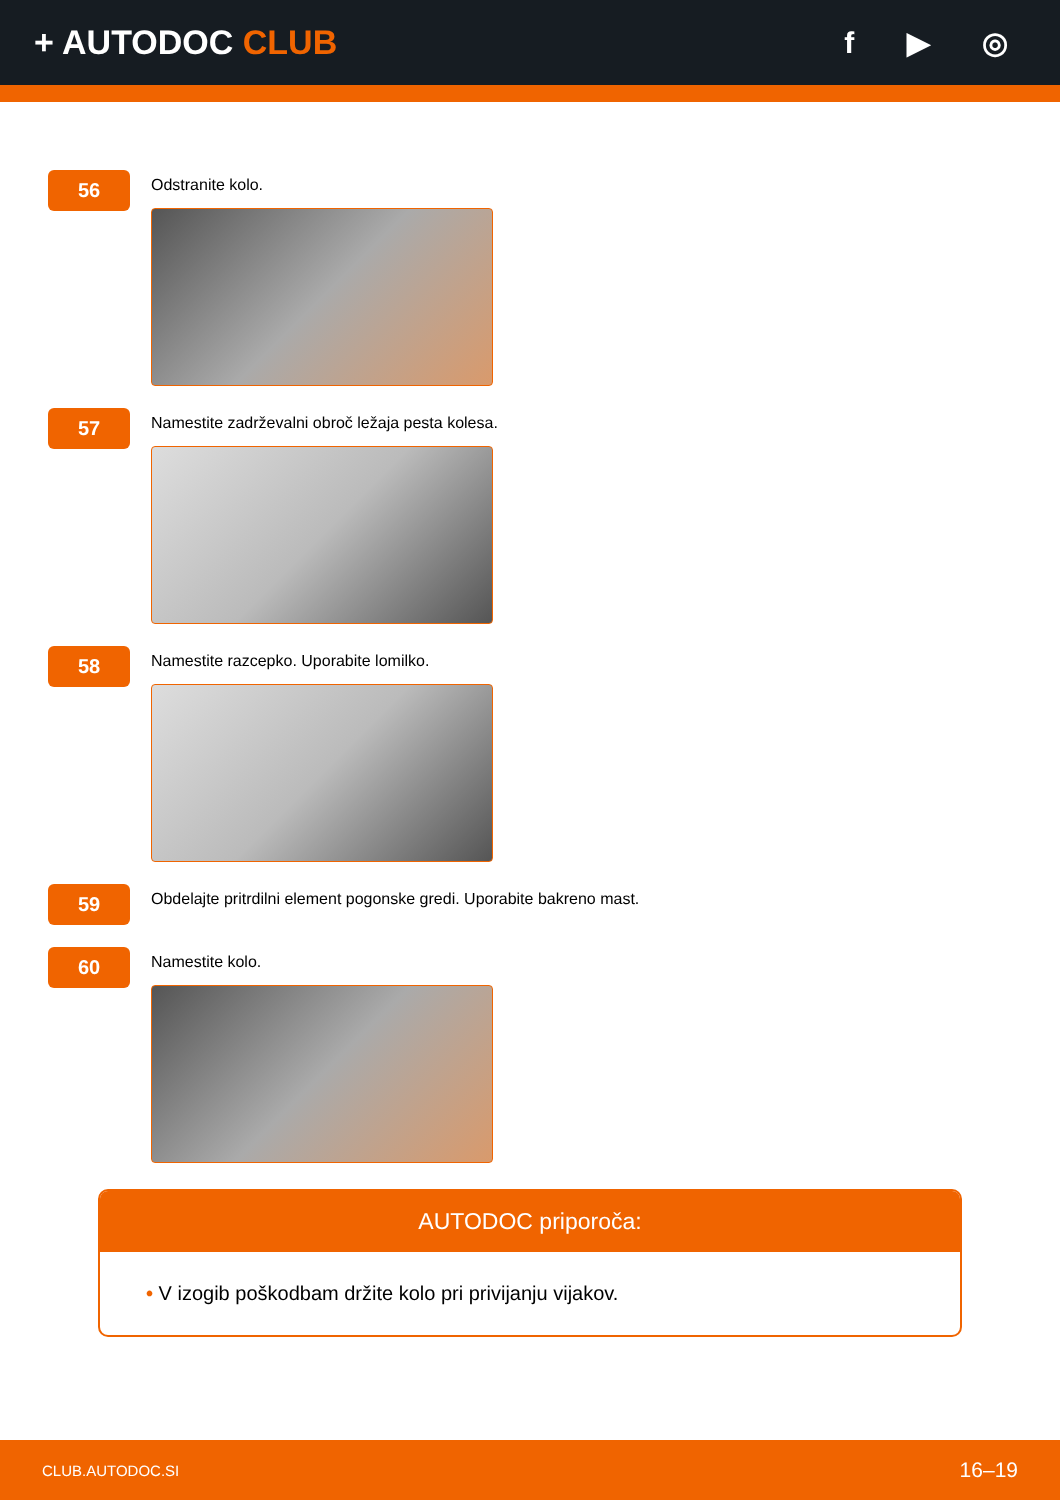+ AUTODOC CLUB f ▶ ◎
56
Odstranite kolo.
57
Namestite zadrževalni obroč ležaja pesta kolesa.
58
Namestite razcepko. Uporabite lomilko.
59
Obdelajte pritrdilni element pogonske gredi. Uporabite bakreno mast.
60
Namestite kolo.
AUTODOC priporoča:
• V izogib poškodbam držite kolo pri privijanju vijakov.
CLUB.AUTODOC.SI 16–19